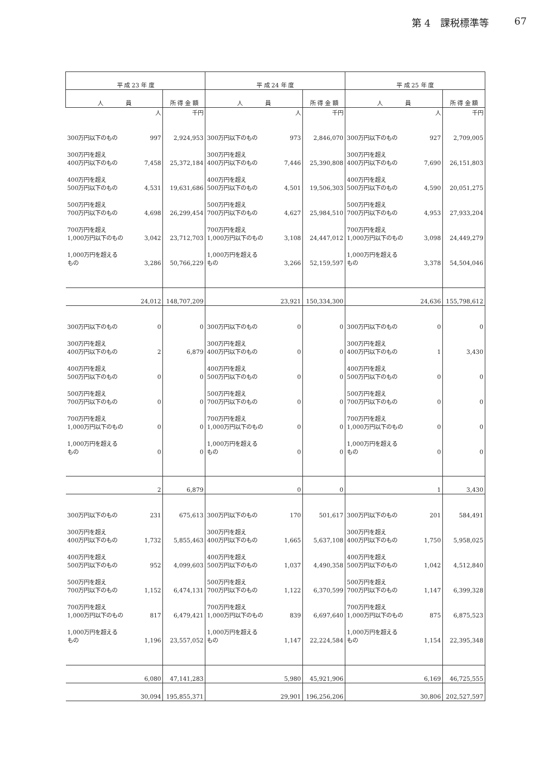第 4　課税標準等 67
| 平 成 23 年 度 | | | 平 成 24 年 度 | | | 平 成 25 年 度 | | |
| --- | --- | --- | --- | --- | --- | --- | --- | --- |
| 人 員 | | 所 得 金 額 | 人 員 | | 所 得 金 額 | 人 員 | | 所 得 金 額 |
| | 人 | 千円 | | 人 | 千円 | | 人 | 千円 |
| 300万円以下のもの | 997 | 2,924,953 | 300万円以下のもの | 973 | 2,846,070 | 300万円以下のもの | 927 | 2,709,005 |
| 300万円を超え 400万円以下のもの | 7,458 | 25,372,184 | 300万円を超え 400万円以下のもの | 7,446 | 25,390,808 | 300万円を超え 400万円以下のもの | 7,690 | 26,151,803 |
| 400万円を超え 500万円以下のもの | 4,531 | 19,631,686 | 400万円を超え 500万円以下のもの | 4,501 | 19,506,303 | 400万円を超え 500万円以下のもの | 4,590 | 20,051,275 |
| 500万円を超え 700万円以下のもの | 4,698 | 26,299,454 | 500万円を超え 700万円以下のもの | 4,627 | 25,984,510 | 500万円を超え 700万円以下のもの | 4,953 | 27,933,204 |
| 700万円を超え 1,000万円以下のもの | 3,042 | 23,712,703 | 700万円を超え 1,000万円以下のもの | 3,108 | 24,447,012 | 700万円を超え 1,000万円以下のもの | 3,098 | 24,449,279 |
| 1,000万円を超える もの | 3,286 | 50,766,229 | 1,000万円を超える もの | 3,266 | 52,159,597 | 1,000万円を超える もの | 3,378 | 54,504,046 |
| | 24,012 | 148,707,209 | | 23,921 | 150,334,300 | | 24,636 | 155,798,612 |
| 300万円以下のもの | 0 | 0 | 300万円以下のもの | 0 | 0 | 300万円以下のもの | 0 | 0 |
| 300万円を超え 400万円以下のもの | 2 | 6,879 | 300万円を超え 400万円以下のもの | 0 | 0 | 300万円を超え 400万円以下のもの | 1 | 3,430 |
| 400万円を超え 500万円以下のもの | 0 | 0 | 400万円を超え 500万円以下のもの | 0 | 0 | 400万円を超え 500万円以下のもの | 0 | 0 |
| 500万円を超え 700万円以下のもの | 0 | 0 | 500万円を超え 700万円以下のもの | 0 | 0 | 500万円を超え 700万円以下のもの | 0 | 0 |
| 700万円を超え 1,000万円以下のもの | 0 | 0 | 700万円を超え 1,000万円以下のもの | 0 | 0 | 700万円を超え 1,000万円以下のもの | 0 | 0 |
| 1,000万円を超える もの | 0 | 0 | 1,000万円を超える もの | 0 | 0 | 1,000万円を超える もの | 0 | 0 |
| | 2 | 6,879 | | 0 | 0 | | 1 | 3,430 |
| 300万円以下のもの | 231 | 675,613 | 300万円以下のもの | 170 | 501,617 | 300万円以下のもの | 201 | 584,491 |
| 300万円を超え 400万円以下のもの | 1,732 | 5,855,463 | 300万円を超え 400万円以下のもの | 1,665 | 5,637,108 | 300万円を超え 400万円以下のもの | 1,750 | 5,958,025 |
| 400万円を超え 500万円以下のもの | 952 | 4,099,603 | 400万円を超え 500万円以下のもの | 1,037 | 4,490,358 | 400万円を超え 500万円以下のもの | 1,042 | 4,512,840 |
| 500万円を超え 700万円以下のもの | 1,152 | 6,474,131 | 500万円を超え 700万円以下のもの | 1,122 | 6,370,599 | 500万円を超え 700万円以下のもの | 1,147 | 6,399,328 |
| 700万円を超え 1,000万円以下のもの | 817 | 6,479,421 | 700万円を超え 1,000万円以下のもの | 839 | 6,697,640 | 700万円を超え 1,000万円以下のもの | 875 | 6,875,523 |
| 1,000万円を超える もの | 1,196 | 23,557,052 | 1,000万円を超える もの | 1,147 | 22,224,584 | 1,000万円を超える もの | 1,154 | 22,395,348 |
| | 6,080 | 47,141,283 | | 5,980 | 45,921,906 | | 6,169 | 46,725,555 |
| | 30,094 | 195,855,371 | | 29,901 | 196,256,206 | | 30,806 | 202,527,597 |